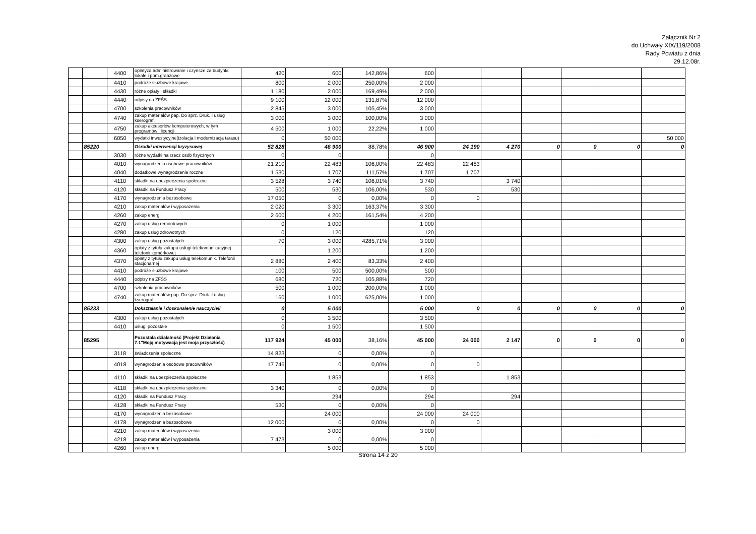Załącznik Nr 2
do Uchwały XIX/119/2008
Rady Powiatu z dnia
29.12.08r.
| | | 4400 | opłatyza administrowanie i czynsze za budynki, lokale i pom.graażowe | 420 | 600 | 142,86% | 600 | | | | | | |
| | | 4410 | podróże służbowe krajowe | 800 | 2 000 | 250,00% | 2 000 | | | | | | |
| | | 4430 | różne opłaty i składki | 1 180 | 2 000 | 169,49% | 2 000 | | | | | | |
| | | 4440 | odpisy na ZFŚS | 9 100 | 12 000 | 131,87% | 12 000 | | | | | | |
| | | 4700 | szkolenia pracowników | 2 845 | 3 000 | 105,45% | 3 000 | | | | | | |
| | | 4740 | zakup materiałów pap. Do sprz. Druk. I usług kserograf. | 3 000 | 3 000 | 100,00% | 3 000 | | | | | | |
| | | 4750 | zakup akcesoriów komputerowych, w tym programów i licencji | 4 500 | 1 000 | 22,22% | 1 000 | | | | | | |
| | | 6050 | wydatki inwestycyjne(izolacja i modernizacja tarasu) | 0 | 50 000 | | | | | | | | 50 000 |
| | 85220 | | Ośrodki interwencji kryzysowej | 52 828 | 46 900 | 88,78% | 46 900 | 24 190 | 4 270 | 0 | 0 | 0 | 0 |
| | | 3030 | różne wydatki na rzecz osób fizycznych | 0 | 0 | | 0 | | | | | | |
| | | 4010 | wynagrodzenia osobowe pracowników | 21 210 | 22 483 | 106,00% | 22 483 | 22 483 | | | | | |
| | | 4040 | dodatkowe wynagrodzenie roczne | 1 530 | 1 707 | 111,57% | 1 707 | 1 707 | | | | | |
| | | 4110 | składki na ubezpieczenia społeczne | 3 528 | 3 740 | 106,01% | 3 740 | | 3 740 | | | | |
| | | 4120 | składki na Fundusz Pracy | 500 | 530 | 106,00% | 530 | | 530 | | | | |
| | | 4170 | wynagrodzenia bezosobowe | 17 050 | 0 | 0,00% | 0 | 0 | | | | | |
| | | 4210 | zakup materiałów i wyposażenia | 2 020 | 3 300 | 163,37% | 3 300 | | | | | | |
| | | 4260 | zakup energii | 2 600 | 4 200 | 161,54% | 4 200 | | | | | | |
| | | 4270 | zakup usług remontowych | 0 | 1 000 | | 1 000 | | | | | | |
| | | 4280 | zakup usług zdrowotnych | 0 | 120 | | 120 | | | | | | |
| | | 4300 | zakup usług pozostałych | 70 | 3 000 | 4285,71% | 3 000 | | | | | | |
| | | 4360 | opłaty z tytułu zakupu usługi telekomunikacyjnej telefonii komórkowej | | 1 200 | | 1 200 | | | | | | |
| | | 4370 | opłaty z tytułu zakupu usług telekomunik. Telefonii stacjonarnej | 2 880 | 2 400 | 83,33% | 2 400 | | | | | | |
| | | 4410 | podróże służbowe krajowe | 100 | 500 | 500,00% | 500 | | | | | | |
| | | 4440 | odpisy na ZFŚS | 680 | 720 | 105,88% | 720 | | | | | | |
| | | 4700 | szkolenia pracowników | 500 | 1 000 | 200,00% | 1 000 | | | | | | |
| | | 4740 | zakup materiałów pap. Do sprz. Druk. I usług kserograf. | 160 | 1 000 | 625,00% | 1 000 | | | | | | |
| | 85233 | | Dokształanie i doskonalenie nauczycieli | 0 | 5 000 | | 5 000 | 0 | 0 | 0 | 0 | 0 | 0 |
| | | 4300 | zakup usług pozostałych | 0 | 3 500 | | 3 500 | | | | | | |
| | | 4410 | usługi pozostałe | 0 | 1 500 | | 1 500 | | | | | | |
| | 85295 | | Pozostała działalność (Projekt Działania 7.1"Moją motywacją jest moja przyszłość) | 117 924 | 45 000 | 38,16% | 45 000 | 24 000 | 2 147 | 0 | 0 | 0 | 0 |
| | | 3118 | świadczenia społeczne | 14 823 | 0 | 0,00% | 0 | | | | | | |
| | | 4018 | wynagrodzenia osobowe pracowników | 17 746 | 0 | 0,00% | 0 | 0 | | | | | |
| | | 4110 | składki na ubezpieczenia społeczne | | 1 853 | | 1 853 | | 1 853 | | | | |
| | | 4118 | składki na ubezpieczenia społeczne | 3 340 | 0 | 0,00% | 0 | | | | | | |
| | | 4120 | składki na Fundusz Pracy | | 294 | | 294 | | 294 | | | | |
| | | 4128 | składki na Fundusz Pracy | 530 | 0 | 0,00% | 0 | | | | | | |
| | | 4170 | wynagrodzenia bezosobowe | | 24 000 | | 24 000 | 24 000 | | | | | |
| | | 4178 | wynagrodzenia bezosobowe | 12 000 | 0 | 0,00% | 0 | 0 | | | | | |
| | | 4210 | zakup materiałów i wyposażenia | | 3 000 | | 3 000 | | | | | | |
| | | 4218 | zakup materiałów i wyposażenia | 7 473 | 0 | 0,00% | 0 | | | | | | |
| | | 4260 | zakup energii | | 5 000 | | 5 000 | | | | | | |
Strona 14 z 20